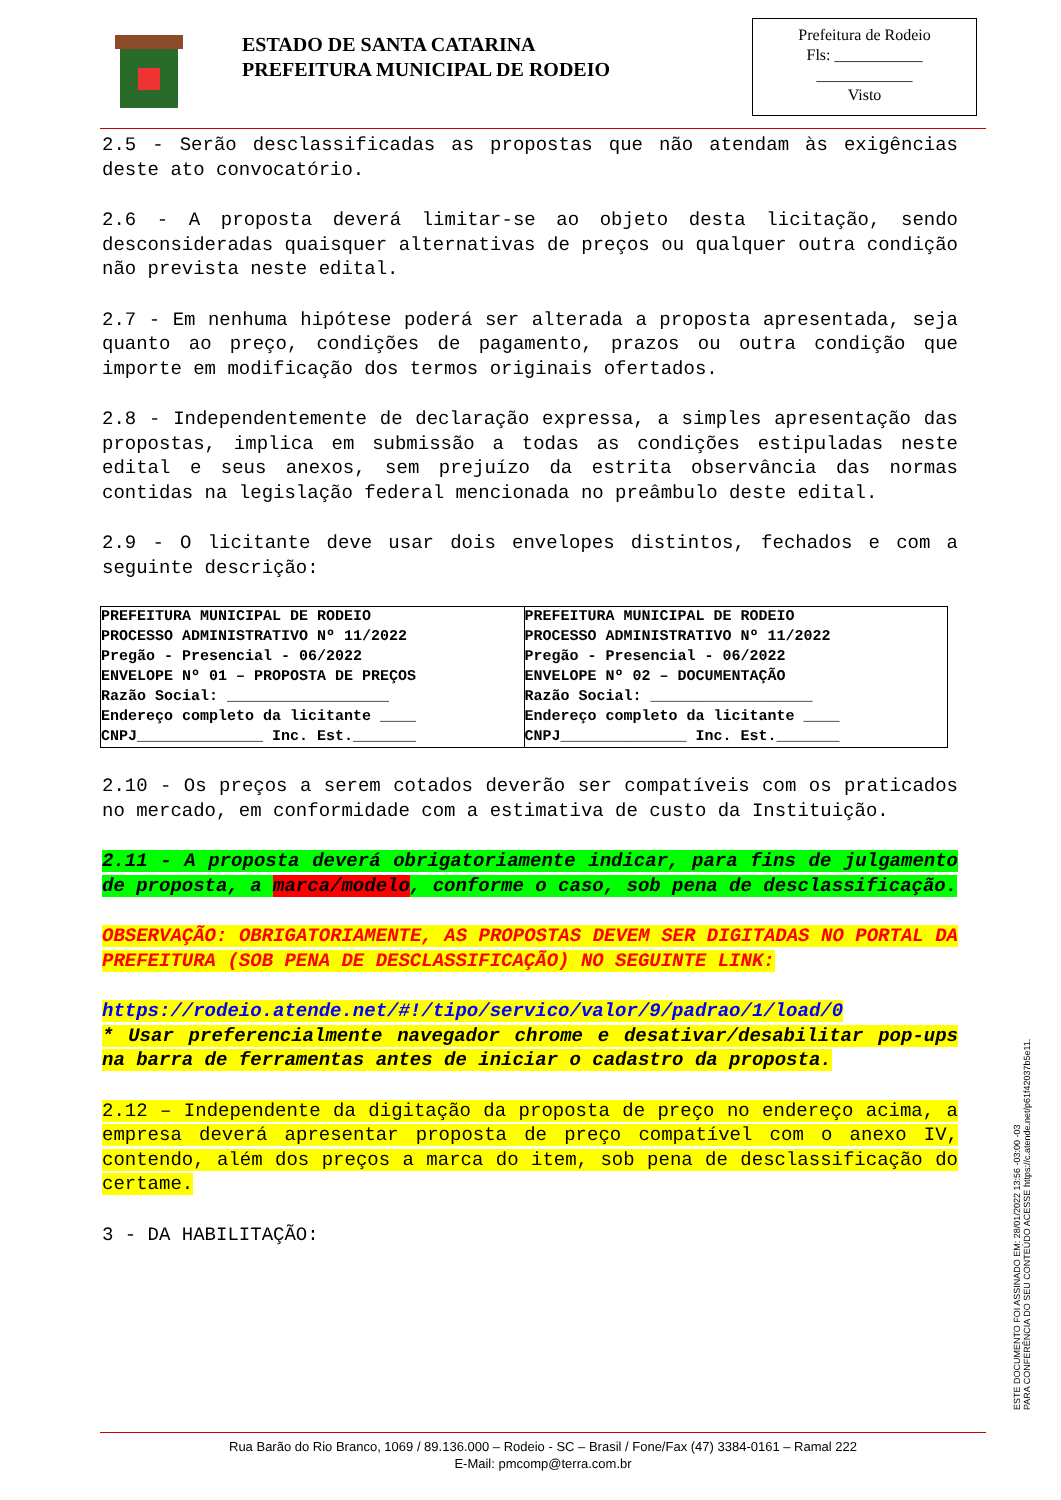ESTADO DE SANTA CATARINA
PREFEITURA MUNICIPAL DE RODEIO
Prefeitura de Rodeio
Fls: ___________
____________
Visto
2.5 - Serão desclassificadas as propostas que não atendam às exigências deste ato convocatório.
2.6 - A proposta deverá limitar-se ao objeto desta licitação, sendo desconsideradas quaisquer alternativas de preços ou qualquer outra condição não prevista neste edital.
2.7 - Em nenhuma hipótese poderá ser alterada a proposta apresentada, seja quanto ao preço, condições de pagamento, prazos ou outra condição que importe em modificação dos termos originais ofertados.
2.8 - Independentemente de declaração expressa, a simples apresentação das propostas, implica em submissão a todas as condições estipuladas neste edital e seus anexos, sem prejuízo da estrita observância das normas contidas na legislação federal mencionada no preâmbulo deste edital.
2.9 - O licitante deve usar dois envelopes distintos, fechados e com a seguinte descrição:
| PREFEITURA MUNICIPAL DE RODEIO PROCESSO ADMINISTRATIVO Nº 11/2022 Pregão - Presencial - 06/2022 ENVELOPE Nº 01 – PROPOSTA DE PREÇOS Razão Social: __________________ Endereço completo da licitante ____ CNPJ______________ Inc. Est._______ | PREFEITURA MUNICIPAL DE RODEIO PROCESSO ADMINISTRATIVO Nº 11/2022 Pregão - Presencial - 06/2022 ENVELOPE Nº 02 – DOCUMENTAÇÃO Razão Social: __________________ Endereço completo da licitante ____ CNPJ______________ Inc. Est._______ |
2.10 - Os preços a serem cotados deverão ser compatíveis com os praticados no mercado, em conformidade com a estimativa de custo da Instituição.
2.11 - A proposta deverá obrigatoriamente indicar, para fins de julgamento de proposta, a marca/modelo, conforme o caso, sob pena de desclassificação.
OBSERVAÇÃO: OBRIGATORIAMENTE, AS PROPOSTAS DEVEM SER DIGITADAS NO PORTAL DA PREFEITURA (SOB PENA DE DESCLASSIFICAÇÃO) NO SEGUINTE LINK:
https://rodeio.atende.net/#!/tipo/servico/valor/9/padrao/1/load/0
* Usar preferencialmente navegador chrome e desativar/desabilitar pop-ups na barra de ferramentas antes de iniciar o cadastro da proposta.
2.12 – Independente da digitação da proposta de preço no endereço acima, a empresa deverá apresentar proposta de preço compatível com o anexo IV, contendo, além dos preços a marca do item, sob pena de desclassificação do certame.
3 - DA HABILITAÇÃO:
ESTE DOCUMENTO FOI ASSINADO EM: 28/01/2022 13:56 -03:00 -03
PARA CONFERÊNCIA DO SEU CONTEÚDO ACESSE https://c.atende.net/p61f42037b5e11.
Rua Barão do Rio Branco, 1069 / 89.136.000 – Rodeio - SC – Brasil / Fone/Fax (47) 3384-0161 – Ramal 222
E-Mail: pmcomp@terra.com.br